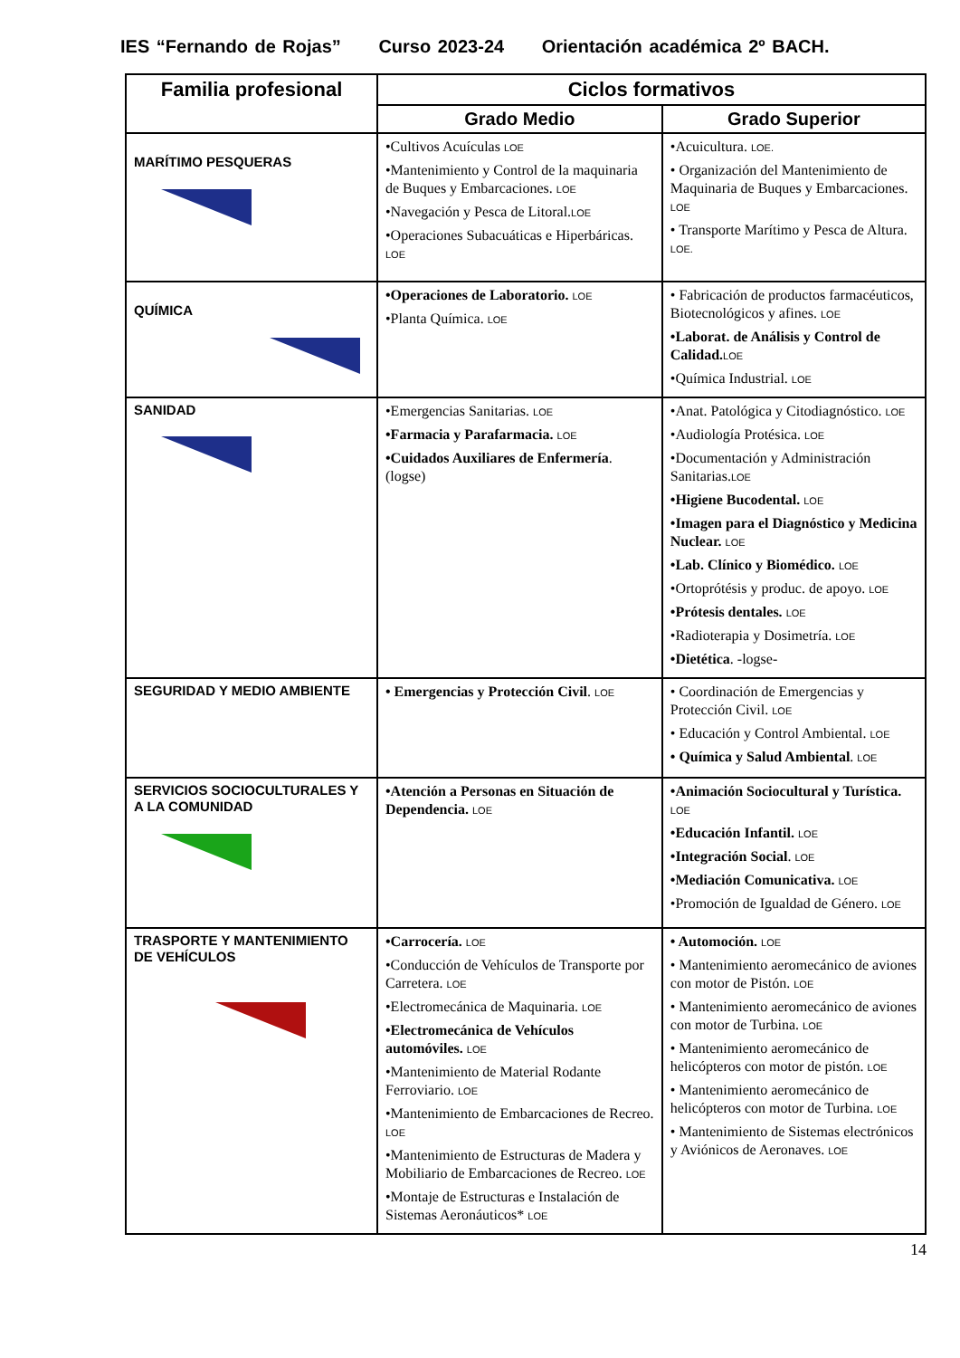IES “Fernando de Rojas” Curso 2023-24 Orientación académica 2º BACH.
| Familia profesional | Ciclos formativos | |
| --- | --- | --- |
| | Grado Medio | Grado Superior |
| MARÍTIMO PESQUERAS | •Cultivos Acuículas LOE •Mantenimiento y Control de la maquinaria de Buques y Embarcaciones. LOE •Navegación y Pesca de Litoral. LOE •Operaciones Subacuáticas e Hiperbáricas. LOE | •Acuicultura. LOE. • Organización del Mantenimiento de Maquinaria de Buques y Embarcaciones. LOE • Transporte Marítimo y Pesca de Altura. LOE. |
| QUÍMICA | •Operaciones de Laboratorio. LOE •Planta Química. LOE | • Fabricación de productos farmacéuticos, Biotecnológicos y afines. LOE •Laborat. de Análisis y Control de Calidad. LOE •Química Industrial. LOE |
| SANIDAD | •Emergencias Sanitarias. LOE •Farmacia y Parafarmacia. LOE •Cuidados Auxiliares de Enfermería . (logse) | •Anat. Patológica y Citodiagnóstico. LOE •Audiología Protésica. LOE •Documentación y Administración Sanitarias. LOE •Higiene Bucodental. LOE •Imagen para el Diagnóstico y Medicina Nuclear. LOE •Lab. Clínico y Biomédico. LOE •Ortoprótésis y produc. de apoyo. LOE •Prótesis dentales. LOE •Radioterapia y Dosimetría. LOE •Dietética . -logse- |
| SEGURIDAD Y MEDIO AMBIENTE | • Emergencias y Protección Civil . LOE | • Coordinación de Emergencias y Protección Civil. LOE • Educación y Control Ambiental. LOE • Química y Salud Ambiental . LOE |
| SERVICIOS SOCIOCULTURALES Y A LA COMUNIDAD | •Atención a Personas en Situación de Dependencia. LOE | •Animación Sociocultural y Turística. LOE •Educación Infantil. LOE •Integración Social . LOE •Mediación Comunicativa. LOE •Promoción de Igualdad de Género. LOE |
| TRASPORTE Y MANTENIMIENTO DE VEHÍCULOS | •Carrocería. LOE •Conducción de Vehículos de Transporte por Carretera. LOE •Electromecánica de Maquinaria. LOE •Electromecánica de Vehículos automóviles. LOE •Mantenimiento de Material Rodante Ferroviario. LOE •Mantenimiento de Embarcaciones de Recreo. LOE •Mantenimiento de Estructuras de Madera y Mobiliario de Embarcaciones de Recreo. LOE •Montaje de Estructuras e Instalación de Sistemas Aeronáuticos* LOE | • Automoción. LOE • Mantenimiento aeromecánico de aviones con motor de Pistón. LOE • Mantenimiento aeromecánico de aviones con motor de Turbina. LOE • Mantenimiento aeromecánico de helicópteros con motor de pistón. LOE • Mantenimiento aeromecánico de helicópteros con motor de Turbina. LOE • Mantenimiento de Sistemas electrónicos y Aviónicos de Aeronaves. LOE |
14